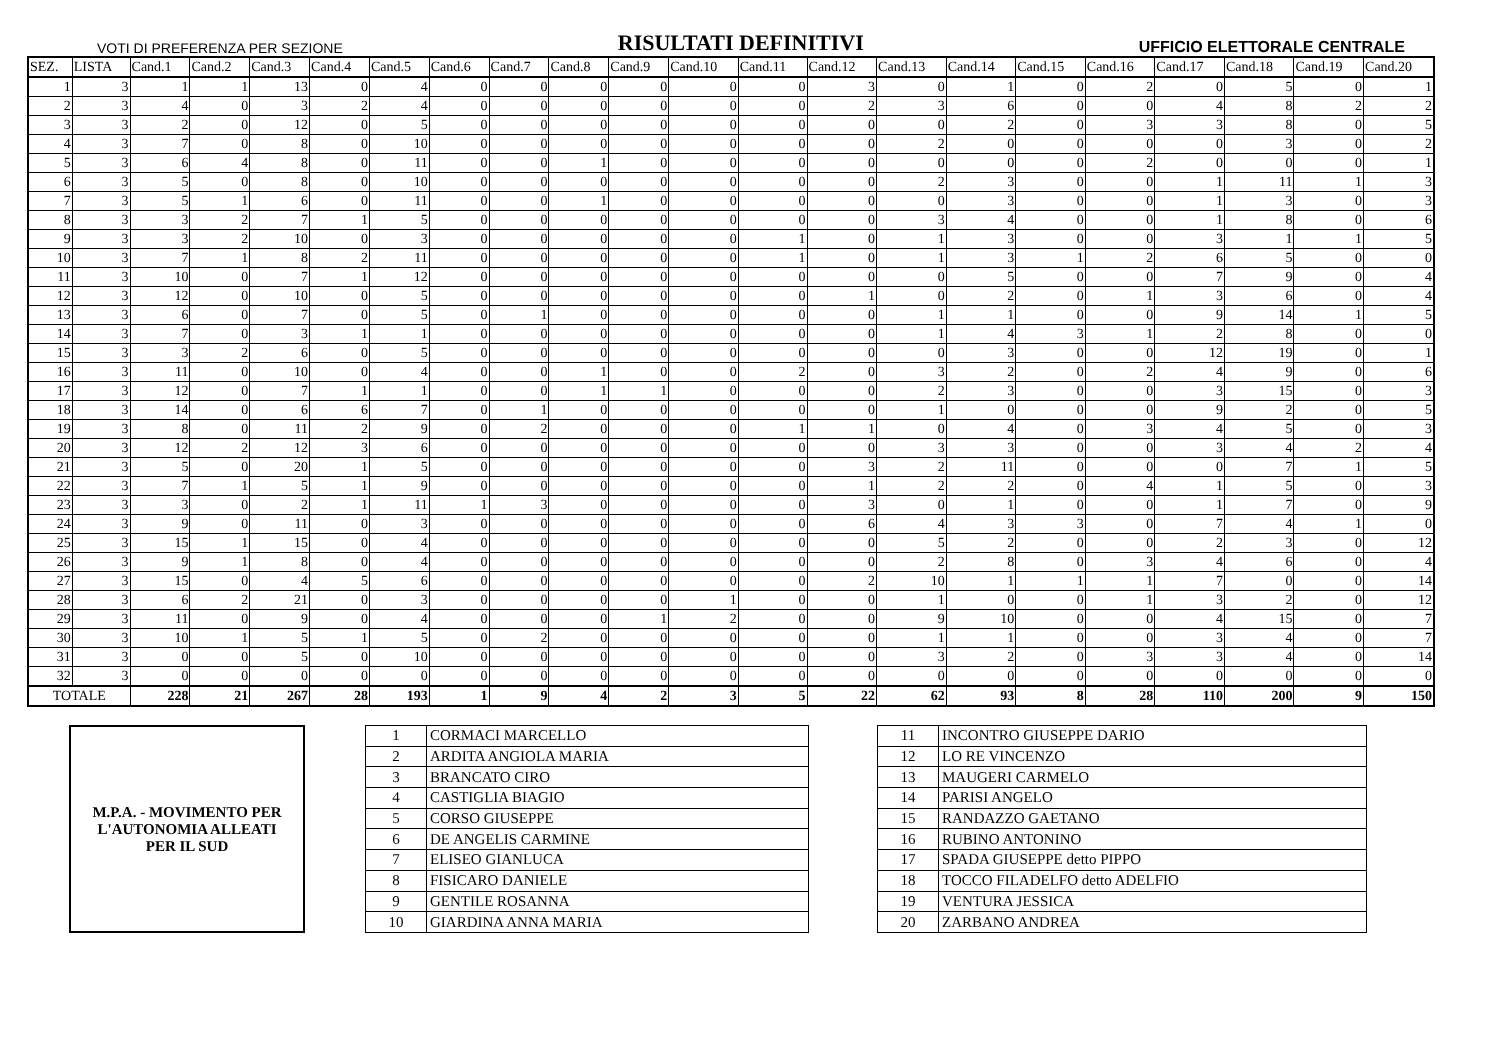VOTI DI PREFERENZA PER SEZIONE RISULTATI DEFINITIVI UFFICIO ELETTORALE CENTRALE
| SEZ. | LISTA | Cand.1 | Cand.2 | Cand.3 | Cand.4 | Cand.5 | Cand.6 | Cand.7 | Cand.8 | Cand.9 | Cand.10 | Cand.11 | Cand.12 | Cand.13 | Cand.14 | Cand.15 | Cand.16 | Cand.17 | Cand.18 | Cand.19 | Cand.20 |
| --- | --- | --- | --- | --- | --- | --- | --- | --- | --- | --- | --- | --- | --- | --- | --- | --- | --- | --- | --- | --- | --- |
| 1 | 3 | 1 | 1 | 13 | 0 | 4 | 0 | 0 | 0 | 0 | 0 | 0 | 3 | 0 | 1 | 0 | 2 | 0 | 5 | 0 | 1 |
| 2 | 3 | 4 | 0 | 3 | 2 | 4 | 0 | 0 | 0 | 0 | 0 | 0 | 2 | 3 | 6 | 0 | 0 | 4 | 8 | 2 | 2 |
| 3 | 3 | 2 | 0 | 12 | 0 | 5 | 0 | 0 | 0 | 0 | 0 | 0 | 0 | 0 | 2 | 0 | 3 | 3 | 8 | 0 | 5 |
| 4 | 3 | 7 | 0 | 8 | 0 | 10 | 0 | 0 | 0 | 0 | 0 | 0 | 0 | 2 | 0 | 0 | 0 | 0 | 3 | 0 | 2 |
| 5 | 3 | 6 | 4 | 8 | 0 | 11 | 0 | 0 | 1 | 0 | 0 | 0 | 0 | 0 | 0 | 0 | 2 | 0 | 0 | 0 | 1 |
| 6 | 3 | 5 | 0 | 8 | 0 | 10 | 0 | 0 | 0 | 0 | 0 | 0 | 0 | 2 | 3 | 0 | 0 | 1 | 11 | 1 | 3 |
| 7 | 3 | 5 | 1 | 6 | 0 | 11 | 0 | 0 | 1 | 0 | 0 | 0 | 0 | 0 | 3 | 0 | 0 | 1 | 3 | 0 | 3 |
| 8 | 3 | 3 | 2 | 7 | 1 | 5 | 0 | 0 | 0 | 0 | 0 | 0 | 0 | 3 | 4 | 0 | 0 | 1 | 8 | 0 | 6 |
| 9 | 3 | 3 | 2 | 10 | 0 | 3 | 0 | 0 | 0 | 0 | 0 | 1 | 0 | 1 | 3 | 0 | 0 | 3 | 1 | 1 | 5 |
| 10 | 3 | 7 | 1 | 8 | 2 | 11 | 0 | 0 | 0 | 0 | 0 | 1 | 0 | 1 | 3 | 1 | 2 | 6 | 5 | 0 | 0 |
| 11 | 3 | 10 | 0 | 7 | 1 | 12 | 0 | 0 | 0 | 0 | 0 | 0 | 0 | 0 | 5 | 0 | 0 | 7 | 9 | 0 | 4 |
| 12 | 3 | 12 | 0 | 10 | 0 | 5 | 0 | 0 | 0 | 0 | 0 | 0 | 1 | 0 | 2 | 0 | 1 | 3 | 6 | 0 | 4 |
| 13 | 3 | 6 | 0 | 7 | 0 | 5 | 0 | 1 | 0 | 0 | 0 | 0 | 0 | 1 | 1 | 0 | 0 | 9 | 14 | 1 | 5 |
| 14 | 3 | 7 | 0 | 3 | 1 | 1 | 0 | 0 | 0 | 0 | 0 | 0 | 0 | 1 | 4 | 3 | 1 | 2 | 8 | 0 | 0 |
| 15 | 3 | 3 | 2 | 6 | 0 | 5 | 0 | 0 | 0 | 0 | 0 | 0 | 0 | 0 | 3 | 0 | 0 | 12 | 19 | 0 | 1 |
| 16 | 3 | 11 | 0 | 10 | 0 | 4 | 0 | 0 | 1 | 0 | 0 | 2 | 0 | 3 | 2 | 0 | 2 | 4 | 9 | 0 | 6 |
| 17 | 3 | 12 | 0 | 7 | 1 | 1 | 0 | 0 | 1 | 1 | 0 | 0 | 0 | 2 | 3 | 0 | 0 | 3 | 15 | 0 | 3 |
| 18 | 3 | 14 | 0 | 6 | 6 | 7 | 0 | 1 | 0 | 0 | 0 | 0 | 0 | 1 | 0 | 0 | 0 | 9 | 2 | 0 | 5 |
| 19 | 3 | 8 | 0 | 11 | 2 | 9 | 0 | 2 | 0 | 0 | 0 | 1 | 1 | 0 | 4 | 0 | 3 | 4 | 5 | 0 | 3 |
| 20 | 3 | 12 | 2 | 12 | 3 | 6 | 0 | 0 | 0 | 0 | 0 | 0 | 0 | 3 | 3 | 0 | 0 | 3 | 4 | 2 | 4 |
| 21 | 3 | 5 | 0 | 20 | 1 | 5 | 0 | 0 | 0 | 0 | 0 | 0 | 3 | 2 | 11 | 0 | 0 | 0 | 7 | 1 | 5 |
| 22 | 3 | 7 | 1 | 5 | 1 | 9 | 0 | 0 | 0 | 0 | 0 | 0 | 1 | 2 | 2 | 0 | 4 | 1 | 5 | 0 | 3 |
| 23 | 3 | 3 | 0 | 2 | 1 | 11 | 1 | 3 | 0 | 0 | 0 | 0 | 3 | 0 | 1 | 0 | 0 | 1 | 7 | 0 | 9 |
| 24 | 3 | 9 | 0 | 11 | 0 | 3 | 0 | 0 | 0 | 0 | 0 | 0 | 6 | 4 | 3 | 3 | 0 | 7 | 4 | 1 | 0 |
| 25 | 3 | 15 | 1 | 15 | 0 | 4 | 0 | 0 | 0 | 0 | 0 | 0 | 0 | 5 | 2 | 0 | 0 | 2 | 3 | 0 | 12 |
| 26 | 3 | 9 | 1 | 8 | 0 | 4 | 0 | 0 | 0 | 0 | 0 | 0 | 0 | 2 | 8 | 0 | 3 | 4 | 6 | 0 | 4 |
| 27 | 3 | 15 | 0 | 4 | 5 | 6 | 0 | 0 | 0 | 0 | 0 | 0 | 2 | 10 | 1 | 1 | 1 | 7 | 0 | 0 | 14 |
| 28 | 3 | 6 | 2 | 21 | 0 | 3 | 0 | 0 | 0 | 0 | 1 | 0 | 0 | 1 | 0 | 0 | 1 | 3 | 2 | 0 | 12 |
| 29 | 3 | 11 | 0 | 9 | 0 | 4 | 0 | 0 | 0 | 1 | 2 | 0 | 0 | 9 | 10 | 0 | 0 | 4 | 15 | 0 | 7 |
| 30 | 3 | 10 | 1 | 5 | 1 | 5 | 0 | 2 | 0 | 0 | 0 | 0 | 0 | 1 | 1 | 0 | 0 | 3 | 4 | 0 | 7 |
| 31 | 3 | 0 | 0 | 5 | 0 | 10 | 0 | 0 | 0 | 0 | 0 | 0 | 0 | 3 | 2 | 0 | 3 | 3 | 4 | 0 | 14 |
| 32 | 3 | 0 | 0 | 0 | 0 | 0 | 0 | 0 | 0 | 0 | 0 | 0 | 0 | 0 | 0 | 0 | 0 | 0 | 0 | 0 | 0 |
| TOTALE | | 228 | 21 | 267 | 28 | 193 | 1 | 9 | 4 | 2 | 3 | 5 | 22 | 62 | 93 | 8 | 28 | 110 | 200 | 9 | 150 |
M.P.A. - MOVIMENTO PER
L'AUTONOMIA ALLEATI
PER IL SUD
| 1 | CORMACI MARCELLO |
| 2 | ARDITA ANGIOLA MARIA |
| 3 | BRANCATO CIRO |
| 4 | CASTIGLIA BIAGIO |
| 5 | CORSO GIUSEPPE |
| 6 | DE ANGELIS CARMINE |
| 7 | ELISEO GIANLUCA |
| 8 | FISICARO DANIELE |
| 9 | GENTILE ROSANNA |
| 10 | GIARDINA ANNA MARIA |
| 11 | INCONTRO GIUSEPPE DARIO |
| 12 | LO RE VINCENZO |
| 13 | MAUGERI CARMELO |
| 14 | PARISI ANGELO |
| 15 | RANDAZZO GAETANO |
| 16 | RUBINO ANTONINO |
| 17 | SPADA GIUSEPPE detto PIPPO |
| 18 | TOCCO FILADELFO detto ADELFIO |
| 19 | VENTURA JESSICA |
| 20 | ZARBANO ANDREA |